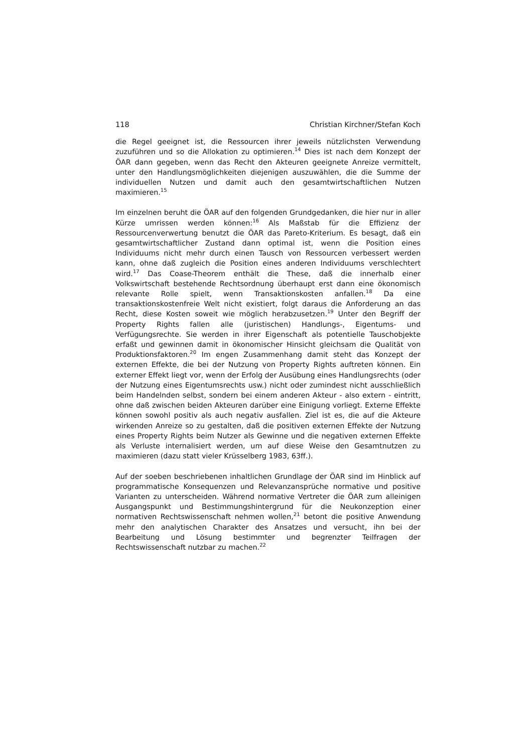118 Christian Kirchner/Stefan Koch
die Regel geeignet ist, die Ressourcen ihrer jeweils nützlichsten Verwendung zuzuführen und so die Allokation zu optimieren.<sup>14</sup> Dies ist nach dem Konzept der ÖAR dann gegeben, wenn das Recht den Akteuren geeignete Anreize vermittelt, unter den Handlungsmöglichkeiten diejenigen auszuwählen, die die Summe der individuellen Nutzen und damit auch den gesamtwirtschaftlichen Nutzen maximieren.<sup>15</sup>
Im einzelnen beruht die ÖAR auf den folgenden Grundgedanken, die hier nur in aller Kürze umrissen werden können:<sup>16</sup> Als Maßstab für die Effizienz der Ressourcenverwertung benutzt die ÖAR das Pareto-Kriterium. Es besagt, daß ein gesamtwirtschaftlicher Zustand dann optimal ist, wenn die Position eines Individuums nicht mehr durch einen Tausch von Ressourcen verbessert werden kann, ohne daß zugleich die Position eines anderen Individuums verschlechtert wird.<sup>17</sup> Das Coase-Theorem enthält die These, daß die innerhalb einer Volkswirtschaft bestehende Rechtsordnung überhaupt erst dann eine ökonomisch relevante Rolle spielt, wenn Transaktionskosten anfallen.<sup>18</sup> Da eine transaktionskostenfreie Welt nicht existiert, folgt daraus die Anforderung an das Recht, diese Kosten soweit wie möglich herabzusetzen.<sup>19</sup> Unter den Begriff der Property Rights fallen alle (juristischen) Handlungs-, Eigentums- und Verfügungsrechte. Sie werden in ihrer Eigenschaft als potentielle Tauschobjekte erfaßt und gewinnen damit in ökonomischer Hinsicht gleichsam die Qualität von Produktionsfaktoren.<sup>20</sup> Im engen Zusammenhang damit steht das Konzept der externen Effekte, die bei der Nutzung von Property Rights auftreten können. Ein externer Effekt liegt vor, wenn der Erfolg der Ausübung eines Handlungsrechts (oder der Nutzung eines Eigentumsrechts usw.) nicht oder zumindest nicht ausschließlich beim Handelnden selbst, sondern bei einem anderen Akteur - also extern - eintritt, ohne daß zwischen beiden Akteuren darüber eine Einigung vorliegt. Externe Effekte können sowohl positiv als auch negativ ausfallen. Ziel ist es, die auf die Akteure wirkenden Anreize so zu gestalten, daß die positiven externen Effekte der Nutzung eines Property Rights beim Nutzer als Gewinne und die negativen externen Effekte als Verluste internalisiert werden, um auf diese Weise den Gesamtnutzen zu maximieren (dazu statt vieler Krüsselberg 1983, 63ff.).
Auf der soeben beschriebenen inhaltlichen Grundlage der ÖAR sind im Hinblick auf programmatische Konsequenzen und Relevanzansprüche normative und positive Varianten zu unterscheiden. Während normative Vertreter die ÖAR zum alleinigen Ausgangspunkt und Bestimmungshintergrund für die Neukonzeption einer normativen Rechtswissenschaft nehmen wollen,<sup>21</sup> betont die positive Anwendung mehr den analytischen Charakter des Ansatzes und versucht, ihn bei der Bearbeitung und Lösung bestimmter und begrenzter Teilfragen der Rechtswissenschaft nutzbar zu machen.<sup>22</sup>